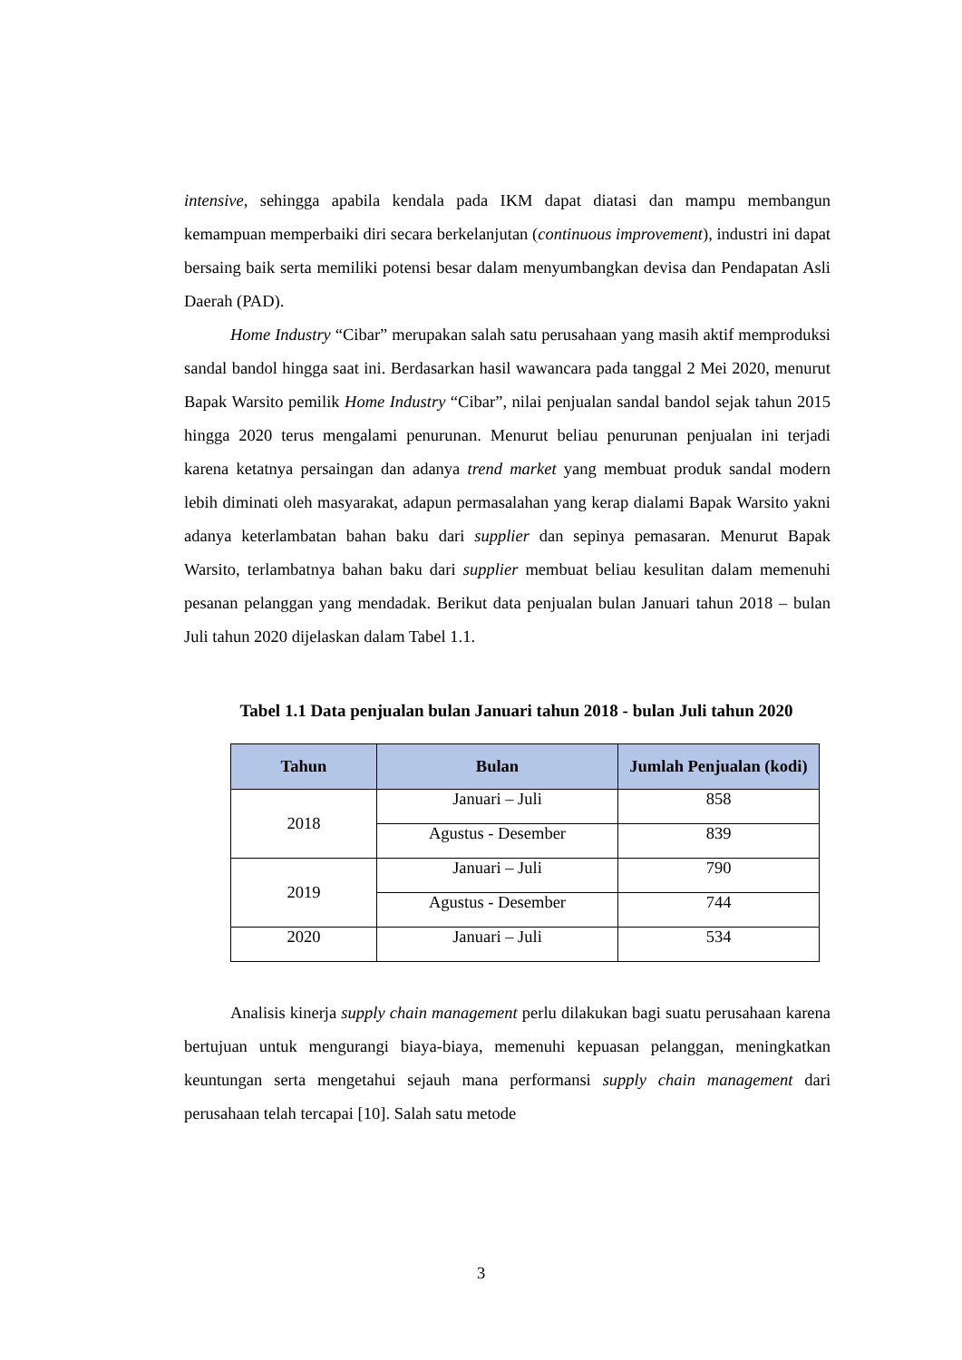intensive, sehingga apabila kendala pada IKM dapat diatasi dan mampu membangun kemampuan memperbaiki diri secara berkelanjutan (continuous improvement), industri ini dapat bersaing baik serta memiliki potensi besar dalam menyumbangkan devisa dan Pendapatan Asli Daerah (PAD).
Home Industry “Cibar” merupakan salah satu perusahaan yang masih aktif memproduksi sandal bandol hingga saat ini. Berdasarkan hasil wawancara pada tanggal 2 Mei 2020, menurut Bapak Warsito pemilik Home Industry “Cibar”, nilai penjualan sandal bandol sejak tahun 2015 hingga 2020 terus mengalami penurunan. Menurut beliau penurunan penjualan ini terjadi karena ketatnya persaingan dan adanya trend market yang membuat produk sandal modern lebih diminati oleh masyarakat, adapun permasalahan yang kerap dialami Bapak Warsito yakni adanya keterlambatan bahan baku dari supplier dan sepinya pemasaran. Menurut Bapak Warsito, terlambatnya bahan baku dari supplier membuat beliau kesulitan dalam memenuhi pesanan pelanggan yang mendadak. Berikut data penjualan bulan Januari tahun 2018 – bulan Juli tahun 2020 dijelaskan dalam Tabel 1.1.
Tabel 1.1 Data penjualan bulan Januari tahun 2018 - bulan Juli tahun 2020
| Tahun | Bulan | Jumlah Penjualan (kodi) |
| --- | --- | --- |
| 2018 | Januari – Juli | 858 |
| | Agustus - Desember | 839 |
| 2019 | Januari – Juli | 790 |
| | Agustus - Desember | 744 |
| 2020 | Januari – Juli | 534 |
Analisis kinerja supply chain management perlu dilakukan bagi suatu perusahaan karena bertujuan untuk mengurangi biaya-biaya, memenuhi kepuasan pelanggan, meningkatkan keuntungan serta mengetahui sejauh mana performansi supply chain management dari perusahaan telah tercapai [10]. Salah satu metode
3